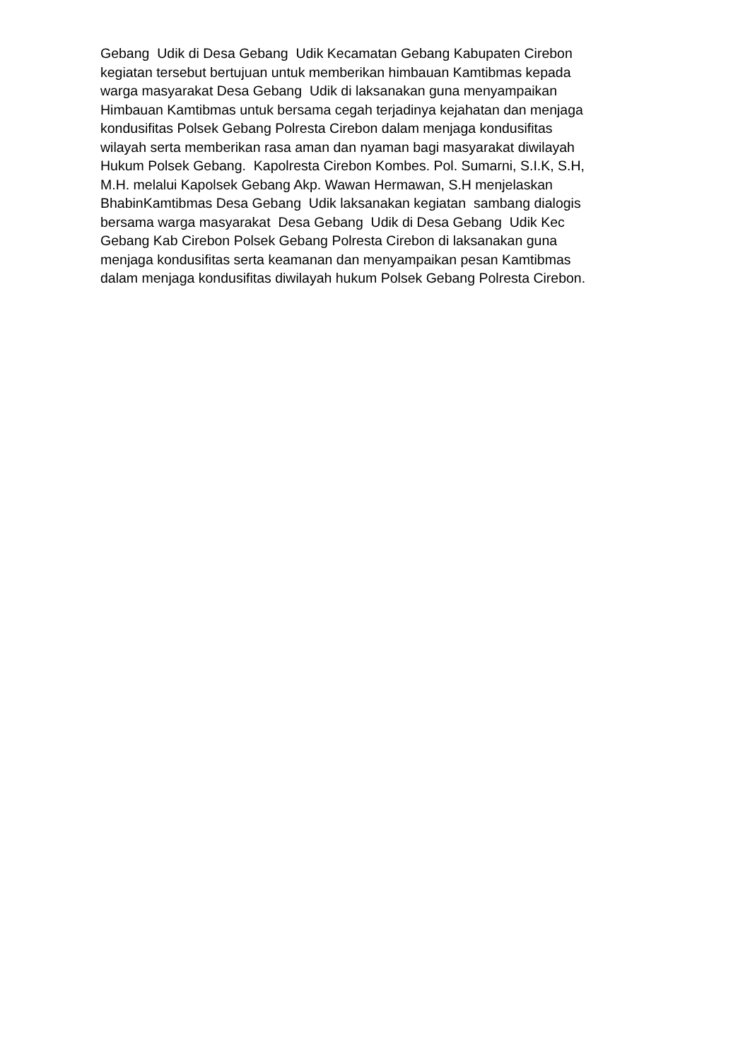Gebang Udik di Desa Gebang Udik Kecamatan Gebang Kabupaten Cirebon kegiatan tersebut bertujuan untuk memberikan himbauan Kamtibmas kepada warga masyarakat Desa Gebang Udik di laksanakan guna menyampaikan Himbauan Kamtibmas untuk bersama cegah terjadinya kejahatan dan menjaga kondusifitas Polsek Gebang Polresta Cirebon dalam menjaga kondusifitas wilayah serta memberikan rasa aman dan nyaman bagi masyarakat diwilayah Hukum Polsek Gebang. Kapolresta Cirebon Kombes. Pol. Sumarni, S.I.K, S.H, M.H. melalui Kapolsek Gebang Akp. Wawan Hermawan, S.H menjelaskan BhabinKamtibmas Desa Gebang Udik laksanakan kegiatan sambang dialogis bersama warga masyarakat Desa Gebang Udik di Desa Gebang Udik Kec Gebang Kab Cirebon Polsek Gebang Polresta Cirebon di laksanakan guna menjaga kondusifitas serta keamanan dan menyampaikan pesan Kamtibmas dalam menjaga kondusifitas diwilayah hukum Polsek Gebang Polresta Cirebon.